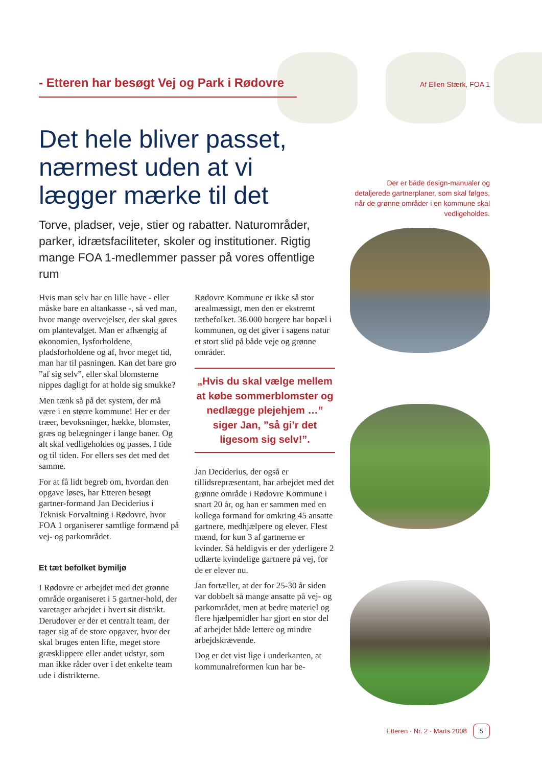- Etteren har besøgt Vej og Park i Rødovre Af Ellen Stærk, FOA 1
Det hele bliver passet, nærmest uden at vi lægger mærke til det
Torve, pladser, veje, stier og rabatter. Naturområder, parker, idrætsfaciliteter, skoler og institutioner. Rigtig mange FOA 1-medlemmer passer på vores offentlige rum
Hvis man selv har en lille have - eller måske bare en altankasse -, så ved man, hvor mange overvejelser, der skal gøres om plantevalget. Man er afhængig af økonomien, lysforholdene, pladsforholdene og af, hvor meget tid, man har til pasningen. Kan det bare gro ”af sig selv”, eller skal blomsterne nippes dagligt for at holde sig smukke?
Men tænk så på det system, der må være i en større kommune! Her er der træer, bevoksninger, hække, blomster, græs og belægninger i lange baner. Og alt skal vedligeholdes og passes. I tide og til tiden. For ellers ses det med det samme.
For at få lidt begreb om, hvordan den opgave løses, har Etteren besøgt gartner-formand Jan Deciderius i Teknisk Forvaltning i Rødovre, hvor FOA 1 organiserer samtlige formænd på vej- og parkområdet.
Et tæt befolket bymiljø
I Rødovre er arbejdet med det grønne område organiseret i 5 gartner-hold, der varetager arbejdet i hvert sit distrikt. Derudover er der et centralt team, der tager sig af de store opgaver, hvor der skal bruges enten lifte, meget store græsklippere eller andet udstyr, som man ikke råder over i det enkelte team ude i distrikterne.
Rødovre Kommune er ikke så stor arealmæssigt, men den er ekstremt tætbefolket. 36.000 borgere har bopæl i kommunen, og det giver i sagens natur et stort slid på både veje og grønne områder.
„Hvis du skal vælge mellem at købe sommerblomster og nedlægge plejehjem …”
siger Jan, ”så gi’r det ligesom sig selv!”.
Jan Deciderius, der også er tillidsrepræsentant, har arbejdet med det grønne område i Rødovre Kommune i snart 20 år, og han er sammen med en kollega formand for omkring 45 ansatte gartnere, medhjælpere og elever. Flest mænd, for kun 3 af gartnerne er kvinder. Så heldigvis er der yderligere 2 udlærte kvindelige gartnere på vej, for de er elever nu.
Jan fortæller, at der for 25-30 år siden var dobbelt så mange ansatte på vej- og parkområdet, men at bedre materiel og flere hjælpemidler har gjort en stor del af arbejdet både lettere og mindre arbejdskrævende.
Dog er det vist lige i underkanten, at kommunalreformen kun har be-
Der er både design-manualer og detaljerede gartnerplaner, som skal følges, når de grønne områder i en kommune skal vedligeholdes.
Etteren · Nr. 2 · Marts 2008 5